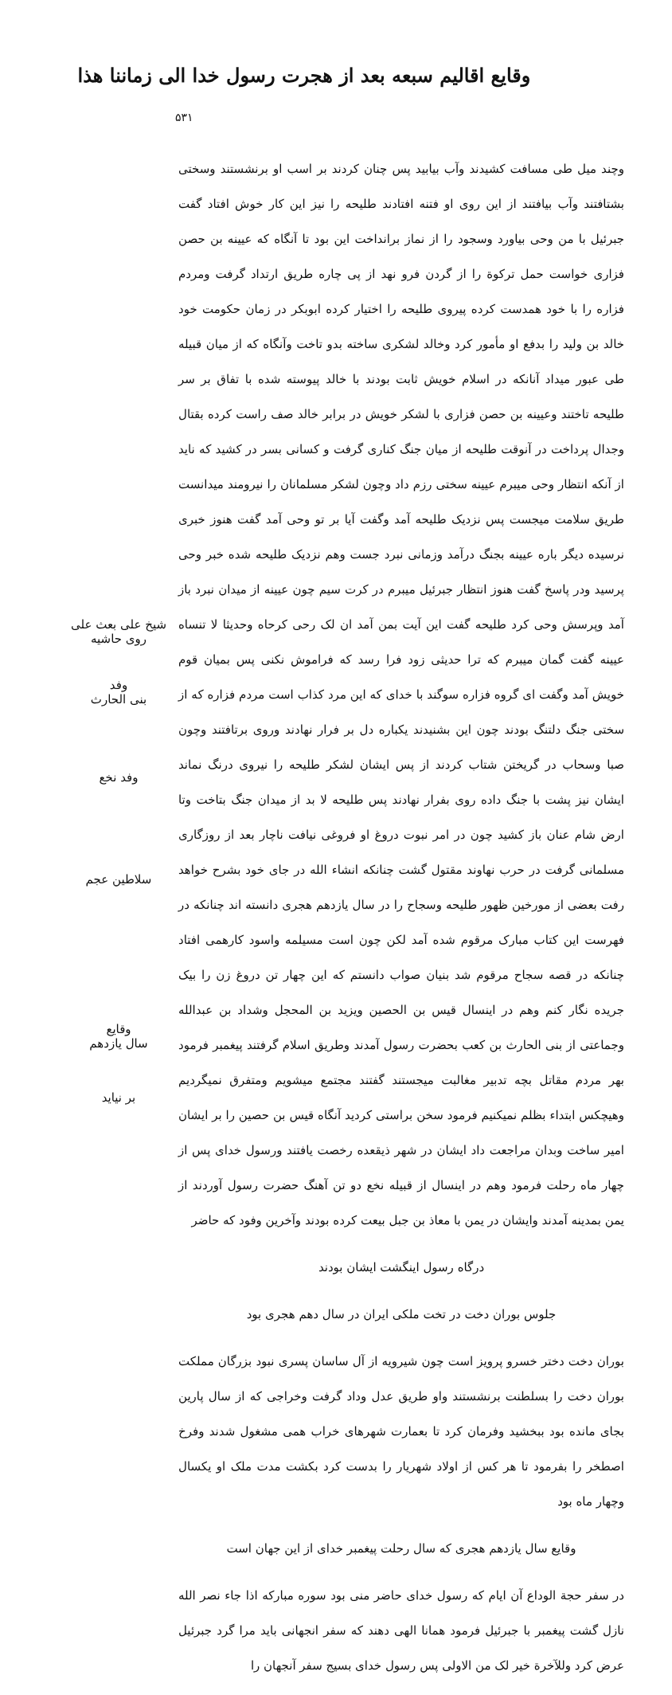وقایع اقالیم سبعه بعد از هجرت رسول خدا الی زماننا هذا
۵۳۱
وچند میل طی مسافت کشیدند وآب بیابید پس چنان کردند بر اسب او برنشستند وسختی بشتافتند وآب بیافتند از این روی او فتنه افتادند طلیحه را نیز این کار خوش افتاد گفت جبرئیل با من وحی بیاورد وسجود را از نماز برانداخت این بود تا آنگاه که عیینه بن حصن فزاری خواست حمل ترکوة را از گردن فرو نهد از پی چاره طریق ارتداد گرفت ومردم فزاره را با خود همدست کرده پیروی طلیحه را اختیار کرده ابوبکر در زمان حکومت خود خالد بن ولید را بدفع او مأمور کرد وخالد لشکری ساخته بدو تاخت وآنگاه که از میان قبیله طی عبور میداد آنانکه در اسلام خویش ثابت بودند با خالد پیوسته شده با تفاق بر سر طلیحه تاختند وعیینه بن حصن فزاری با لشکر خویش در برابر خالد صف راست کرده بقتال وجدال پرداخت در آنوقت طلیحه از میان جنگ کناری گرفت و کسانی بسر در کشید که ناید از آنکه انتظار وحی میبرم عیینه سختی رزم داد وچون لشکر مسلمانان را نیرومند میدانست طریق سلامت میجست پس نزدیک طلیحه آمد وگفت آیا بر تو وحی آمد گفت هنوز خبری نرسیده دیگر باره عیینه بجنگ درآمد وزمانی نبرد جست وهم نزدیک طلیحه شده خبر وحی پرسید ودر پاسخ گفت هنوز انتظار جبرئیل میبرم در کرت سیم چون عیینه از میدان نبرد باز آمد وپرسش وحی کرد طلیحه گفت این آیت بمن آمد ان لک رحی کرحاه وحدیثا لا تنساه عیینه گفت گمان میبرم که ترا حدیثی زود فرا رسد که فراموش نکنی پس بمیان قوم خویش آمد وگفت ای گروه فزاره سوگند با خدای که این مرد کذاب است مردم فزاره که از سختی جنگ دلتنگ بودند چون این بشنیدند یکباره دل بر فرار نهادند وروی برتافتند وچون صبا وسحاب در گریختن شتاب کردند از پس ایشان لشکر طلیحه را نیروی درنگ نماند ایشان نیز پشت با جنگ داده روی بفرار نهادند پس طلیحه لا بد از میدان جنگ بتاخت وتا ارض شام عنان باز کشید چون در امر نبوت دروغ او فروغی نیافت ناچار بعد از روزگاری مسلمانی گرفت در حرب نهاوند مقتول گشت چنانکه انشاء الله در جای خود بشرح خواهد رفت بعضی از مورخین ظهور طلیحه وسجاح را در سال یازدهم هجری دانسته اند چنانکه در فهرست این کتاب مبارک مرقوم شده آمد لکن چون است مسیلمه واسود کارهمی افتاد چنانکه در قصه سجاح مرقوم شد بنیان صواب دانستم که این چهار تن دروغ زن را بیک جریده نگار کنم وهم در اینسال قیس بن الحصین ویزید بن المحجل وشداد بن عبدالله وجماعتی از بنی الحارث بن کعب بحضرت رسول آمدند وطریق اسلام گرفتند پیغمبر فرمود بهر مردم مقاتل بچه تدبیر مغالبت میجستند گفتند مجتمع میشویم ومتفرق نمیگردیم وهیچکس ابتداء بظلم نمیکنیم فرمود سخن براستی کردید آنگاه قیس بن حصین را بر ایشان امیر ساخت وبدان مراجعت داد ایشان در شهر ذیقعده رخصت یافتند ورسول خدای پس از چهار ماه رحلت فرمود وهم در اینسال از قبیله نخع دو تن آهنگ حضرت رسول آوردند از یمن بمدینه آمدند وایشان در یمن با معاذ بن جبل بیعت کرده بودند وآخرین وفود که حاضر
درگاه رسول اینگشت ایشان بودند
جلوس بوران دخت در تخت ملکی ایران در سال دهم هجری بود
بوران دخت دختر خسرو پرویز است چون شیرویه از آل ساسان پسری نبود بزرگان مملکت بوران دخت را بسلطنت برنشستند واو طریق عدل وداد گرفت وخراجی که از سال پارین بجای مانده بود ببخشید وفرمان کرد تا بعمارت شهرهای خراب همی مشغول شدند وفرخ اصطخر را بفرمود تا هر کس از اولاد شهریار را بدست کرد بکشت مدت ملک او یکسال وچهار ماه بود
وقایع سال یازدهم هجری که سال رحلت پیغمبر خدای از این جهان است
در سفر حجة الوداع آن ایام که رسول خدای حاضر منی بود سوره مبارکه اذا جاء نصر الله نازل گشت پیغمبر با جبرئیل فرمود همانا الهی دهند که سفر انجهانی باید مرا گرد جبرئیل عرض کرد وللآخرة خیر لک من الاولی پس رسول خدای بسیج سفر آنجهان را
شیخ علی بعث علی روی حاشیه
وفد
بنی الحارث
وفد نخع
سلاطین عجم
وقایع
سال یازدهم
بر نیاید